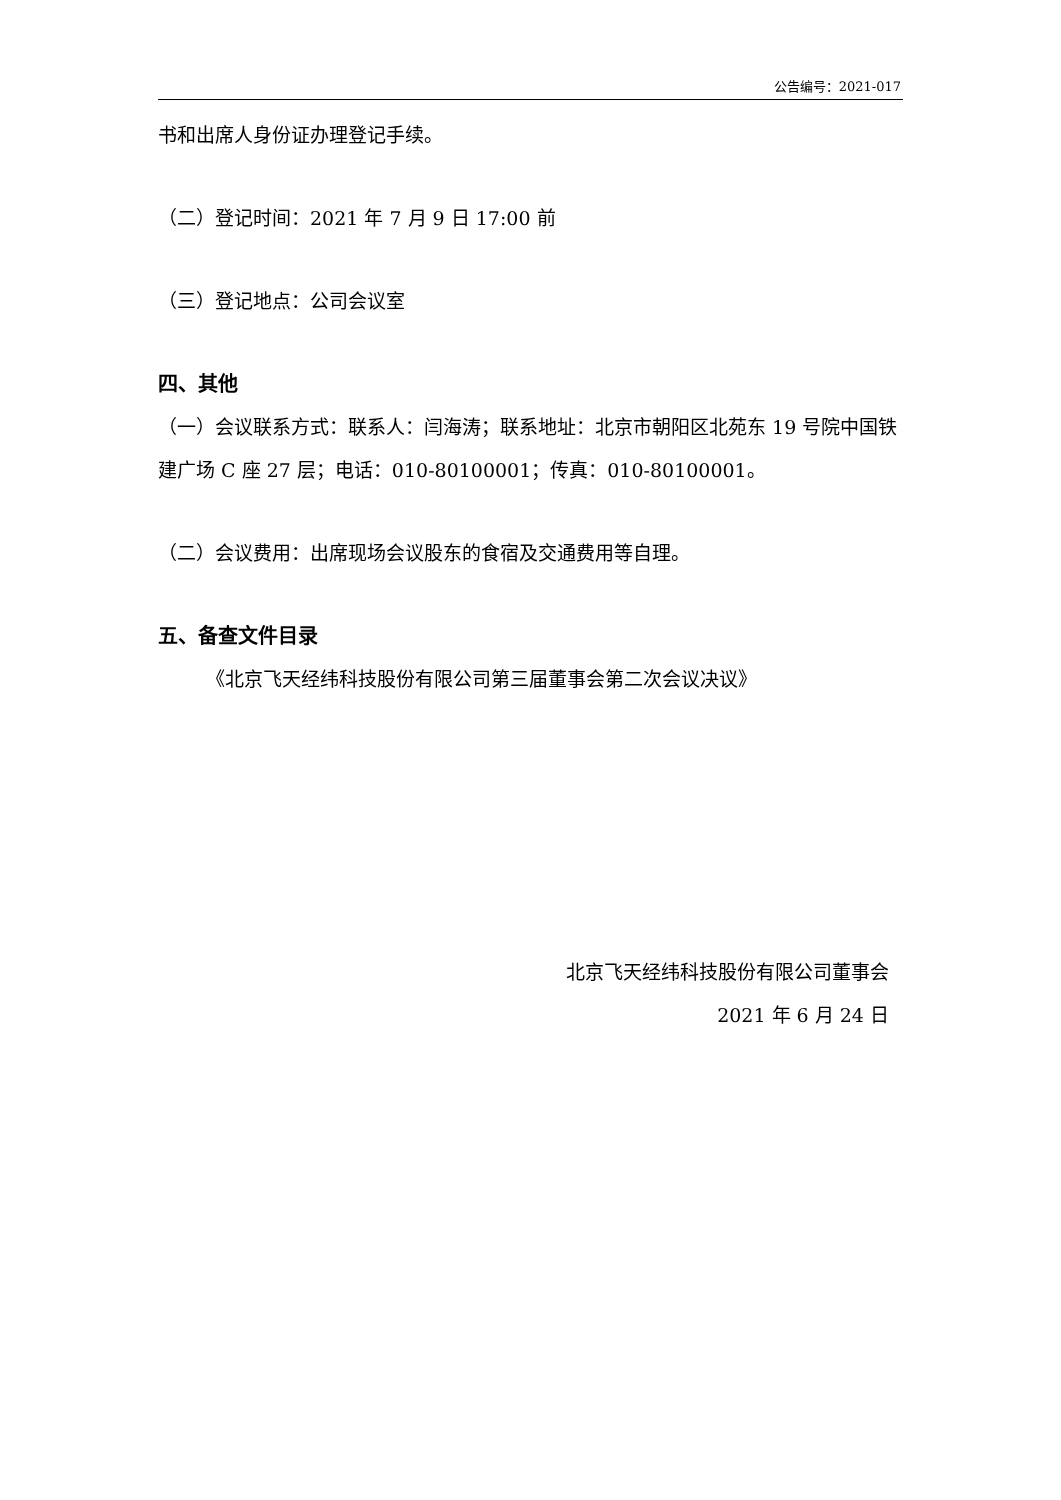公告编号：2021-017
书和出席人身份证办理登记手续。
（二）登记时间：2021 年 7 月 9 日 17:00 前
（三）登记地点：公司会议室
四、其他
（一）会议联系方式：联系人：闫海涛；联系地址：北京市朝阳区北苑东 19 号院中国铁建广场 C 座 27 层；电话：010-80100001；传真：010-80100001。
（二）会议费用：出席现场会议股东的食宿及交通费用等自理。
五、备查文件目录
《北京飞天经纬科技股份有限公司第三届董事会第二次会议决议》
北京飞天经纬科技股份有限公司董事会
2021 年 6 月 24 日